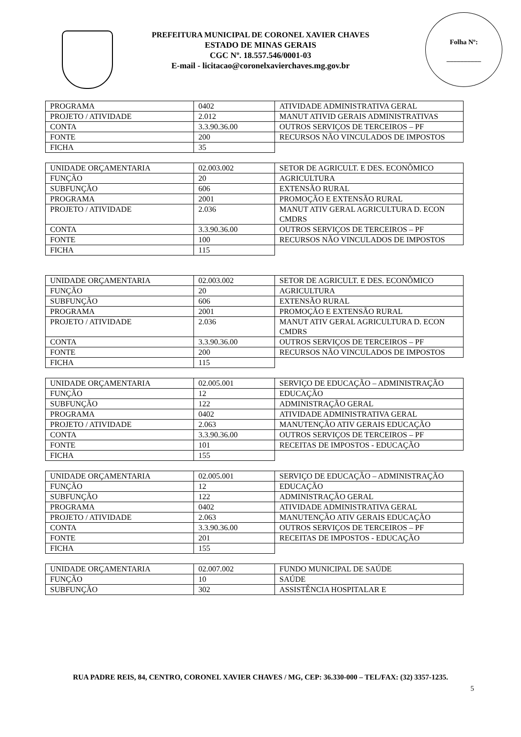PREFEITURA MUNICIPAL DE CORONEL XAVIER CHAVES
ESTADO DE MINAS GERAIS
CGC Nº. 18.557.546/0001-03
E-mail - licitacao@coronelxavierchaves.mg.gov.br
Folha Nº:
__________
| PROGRAMA | 0402 | ATIVIDADE ADMINISTRATIVA GERAL |
| PROJETO / ATIVIDADE | 2.012 | MANUT ATIVID GERAIS ADMINISTRATIVAS |
| CONTA | 3.3.90.36.00 | OUTROS SERVIÇOS DE TERCEIROS – PF |
| FONTE | 200 | RECURSOS NÃO VINCULADOS DE IMPOSTOS |
| FICHA | 35 | |
| UNIDADE ORÇAMENTARIA | 02.003.002 | SETOR DE AGRICULT. E DES. ECONÔMICO |
| FUNÇÃO | 20 | AGRICULTURA |
| SUBFUNÇÃO | 606 | EXTENSÃO RURAL |
| PROGRAMA | 2001 | PROMOÇÃO E EXTENSÃO RURAL |
| PROJETO / ATIVIDADE | 2.036 | MANUT ATIV GERAL AGRICULTURA D. ECON CMDRS |
| CONTA | 3.3.90.36.00 | OUTROS SERVIÇOS DE TERCEIROS – PF |
| FONTE | 100 | RECURSOS NÃO VINCULADOS DE IMPOSTOS |
| FICHA | 115 | |
| UNIDADE ORÇAMENTARIA | 02.003.002 | SETOR DE AGRICULT. E DES. ECONÔMICO |
| FUNÇÃO | 20 | AGRICULTURA |
| SUBFUNÇÃO | 606 | EXTENSÃO RURAL |
| PROGRAMA | 2001 | PROMOÇÃO E EXTENSÃO RURAL |
| PROJETO / ATIVIDADE | 2.036 | MANUT ATIV GERAL AGRICULTURA D. ECON CMDRS |
| CONTA | 3.3.90.36.00 | OUTROS SERVIÇOS DE TERCEIROS – PF |
| FONTE | 200 | RECURSOS NÃO VINCULADOS DE IMPOSTOS |
| FICHA | 115 | |
| UNIDADE ORÇAMENTARIA | 02.005.001 | SERVIÇO DE EDUCAÇÃO – ADMINISTRAÇÃO |
| FUNÇÃO | 12 | EDUCAÇÃO |
| SUBFUNÇÃO | 122 | ADMINISTRAÇÃO GERAL |
| PROGRAMA | 0402 | ATIVIDADE ADMINISTRATIVA GERAL |
| PROJETO / ATIVIDADE | 2.063 | MANUTENÇÃO ATIV GERAIS EDUCAÇÃO |
| CONTA | 3.3.90.36.00 | OUTROS SERVIÇOS DE TERCEIROS – PF |
| FONTE | 101 | RECEITAS DE IMPOSTOS - EDUCAÇÃO |
| FICHA | 155 | |
| UNIDADE ORÇAMENTARIA | 02.005.001 | SERVIÇO DE EDUCAÇÃO – ADMINISTRAÇÃO |
| FUNÇÃO | 12 | EDUCAÇÃO |
| SUBFUNÇÃO | 122 | ADMINISTRAÇÃO GERAL |
| PROGRAMA | 0402 | ATIVIDADE ADMINISTRATIVA GERAL |
| PROJETO / ATIVIDADE | 2.063 | MANUTENÇÃO ATIV GERAIS EDUCAÇÃO |
| CONTA | 3.3.90.36.00 | OUTROS SERVIÇOS DE TERCEIROS – PF |
| FONTE | 201 | RECEITAS DE IMPOSTOS - EDUCAÇÃO |
| FICHA | 155 | |
| UNIDADE ORÇAMENTARIA | 02.007.002 | FUNDO MUNICIPAL DE SAÚDE |
| FUNÇÃO | 10 | SAÚDE |
| SUBFUNÇÃO | 302 | ASSISTÊNCIA HOSPITALAR E |
RUA PADRE REIS, 84, CENTRO, CORONEL XAVIER CHAVES / MG, CEP: 36.330-000 – TEL/FAX: (32) 3357-1235.
5